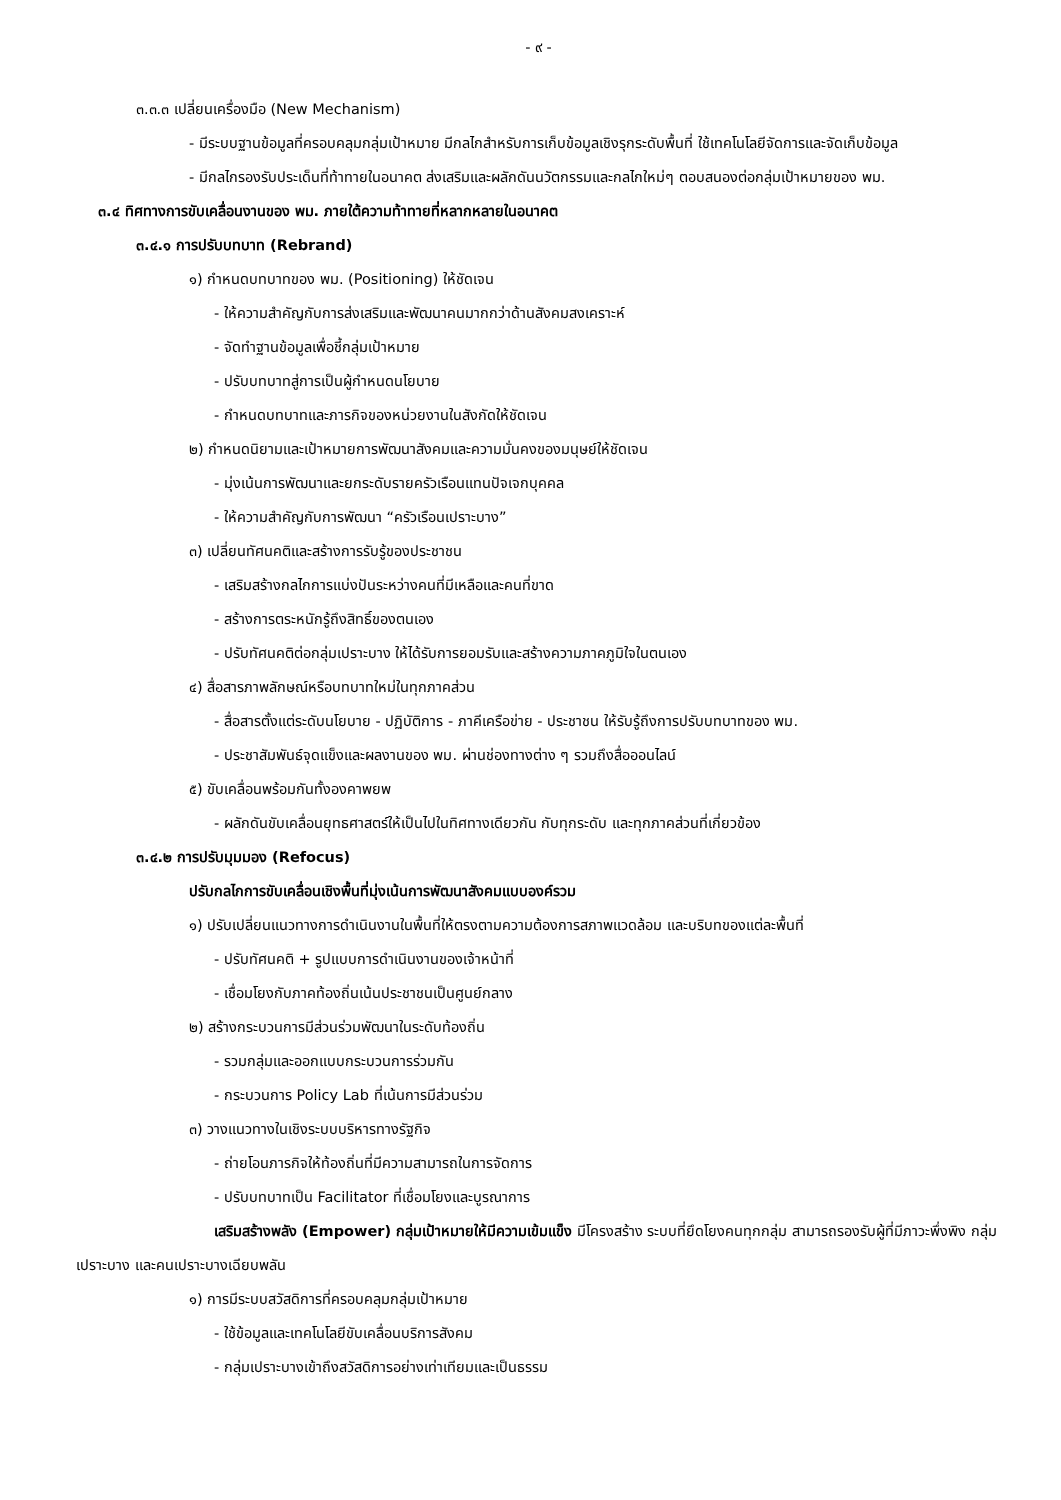- ๙ -
๓.๓.๓ เปลี่ยนเครื่องมือ (New Mechanism)
- มีระบบฐานข้อมูลที่ครอบคลุมกลุ่มเป้าหมาย มีกลไกสำหรับการเก็บข้อมูลเชิงรุกระดับพื้นที่ ใช้เทคโนโลยีจัดการและจัดเก็บข้อมูล
- มีกลไกรองรับประเด็นที่ท้าทายในอนาคต ส่งเสริมและผลักดันนวัตกรรมและกลไกใหม่ๆ ตอบสนองต่อกลุ่มเป้าหมายของ พม.
๓.๔ ทิศทางการขับเคลื่อนงานของ พม. ภายใต้ความท้าทายที่หลากหลายในอนาคต
๓.๔.๑ การปรับบทบาท (Rebrand)
๑) กำหนดบทบาทของ พม. (Positioning) ให้ชัดเจน
- ให้ความสำคัญกับการส่งเสริมและพัฒนาคนมากกว่าด้านสังคมสงเคราะห์
- จัดทำฐานข้อมูลเพื่อชี้กลุ่มเป้าหมาย
- ปรับบทบาทสู่การเป็นผู้กำหนดนโยบาย
- กำหนดบทบาทและภารกิจของหน่วยงานในสังกัดให้ชัดเจน
๒) กำหนดนิยามและเป้าหมายการพัฒนาสังคมและความมั่นคงของมนุษย์ให้ชัดเจน
- มุ่งเน้นการพัฒนาและยกระดับรายครัวเรือนแทนปัจเจกบุคคล
- ให้ความสำคัญกับการพัฒนา “ครัวเรือนเปราะบาง”
๓) เปลี่ยนทัศนคติและสร้างการรับรู้ของประชาชน
- เสริมสร้างกลไกการแบ่งปันระหว่างคนที่มีเหลือและคนที่ขาด
- สร้างการตระหนักรู้ถึงสิทธิ์ของตนเอง
- ปรับทัศนคติต่อกลุ่มเปราะบาง ให้ได้รับการยอมรับและสร้างความภาคภูมิใจในตนเอง
๔) สื่อสารภาพลักษณ์หรือบทบาทใหม่ในทุกภาคส่วน
- สื่อสารตั้งแต่ระดับนโยบาย - ปฏิบัติการ - ภาคีเครือข่าย - ประชาชน ให้รับรู้ถึงการปรับบทบาทของ พม.
- ประชาสัมพันธ์จุดแข็งและผลงานของ พม. ผ่านช่องทางต่าง ๆ รวมถึงสื่อออนไลน์
๕) ขับเคลื่อนพร้อมกันทั้งองคาพยพ
- ผลักดันขับเคลื่อนยุทธศาสตร์ให้เป็นไปในทิศทางเดียวกัน กับทุกระดับ และทุกภาคส่วนที่เกี่ยวข้อง
๓.๔.๒ การปรับมุมมอง (Refocus)
ปรับกลไกการขับเคลื่อนเชิงพื้นที่มุ่งเน้นการพัฒนาสังคมแบบองค์รวม
๑) ปรับเปลี่ยนแนวทางการดำเนินงานในพื้นที่ให้ตรงตามความต้องการสภาพแวดล้อม และบริบทของแต่ละพื้นที่
- ปรับทัศนคติ + รูปแบบการดำเนินงานของเจ้าหน้าที่
- เชื่อมโยงกับภาคท้องถิ่นเน้นประชาชนเป็นศูนย์กลาง
๒) สร้างกระบวนการมีส่วนร่วมพัฒนาในระดับท้องถิ่น
- รวมกลุ่มและออกแบบกระบวนการร่วมกัน
- กระบวนการ Policy Lab ที่เน้นการมีส่วนร่วม
๓) วางแนวทางในเชิงระบบบริหารทางรัฐกิจ
- ถ่ายโอนภารกิจให้ท้องถิ่นที่มีความสามารถในการจัดการ
- ปรับบทบาทเป็น Facilitator ที่เชื่อมโยงและบูรณาการ
เสริมสร้างพลัง (Empower) กลุ่มเป้าหมายให้มีความเข้มแข็ง มีโครงสร้าง ระบบที่ยึดโยงคนทุกกลุ่ม สามารถรองรับผู้ที่มีภาวะพึ่งพิง กลุ่มเปราะบาง และคนเปราะบางเฉียบพลัน
๑) การมีระบบสวัสดิการที่ครอบคลุมกลุ่มเป้าหมาย
- ใช้ข้อมูลและเทคโนโลยีขับเคลื่อนบริการสังคม
- กลุ่มเปราะบางเข้าถึงสวัสดิการอย่างเท่าเทียมและเป็นธรรม